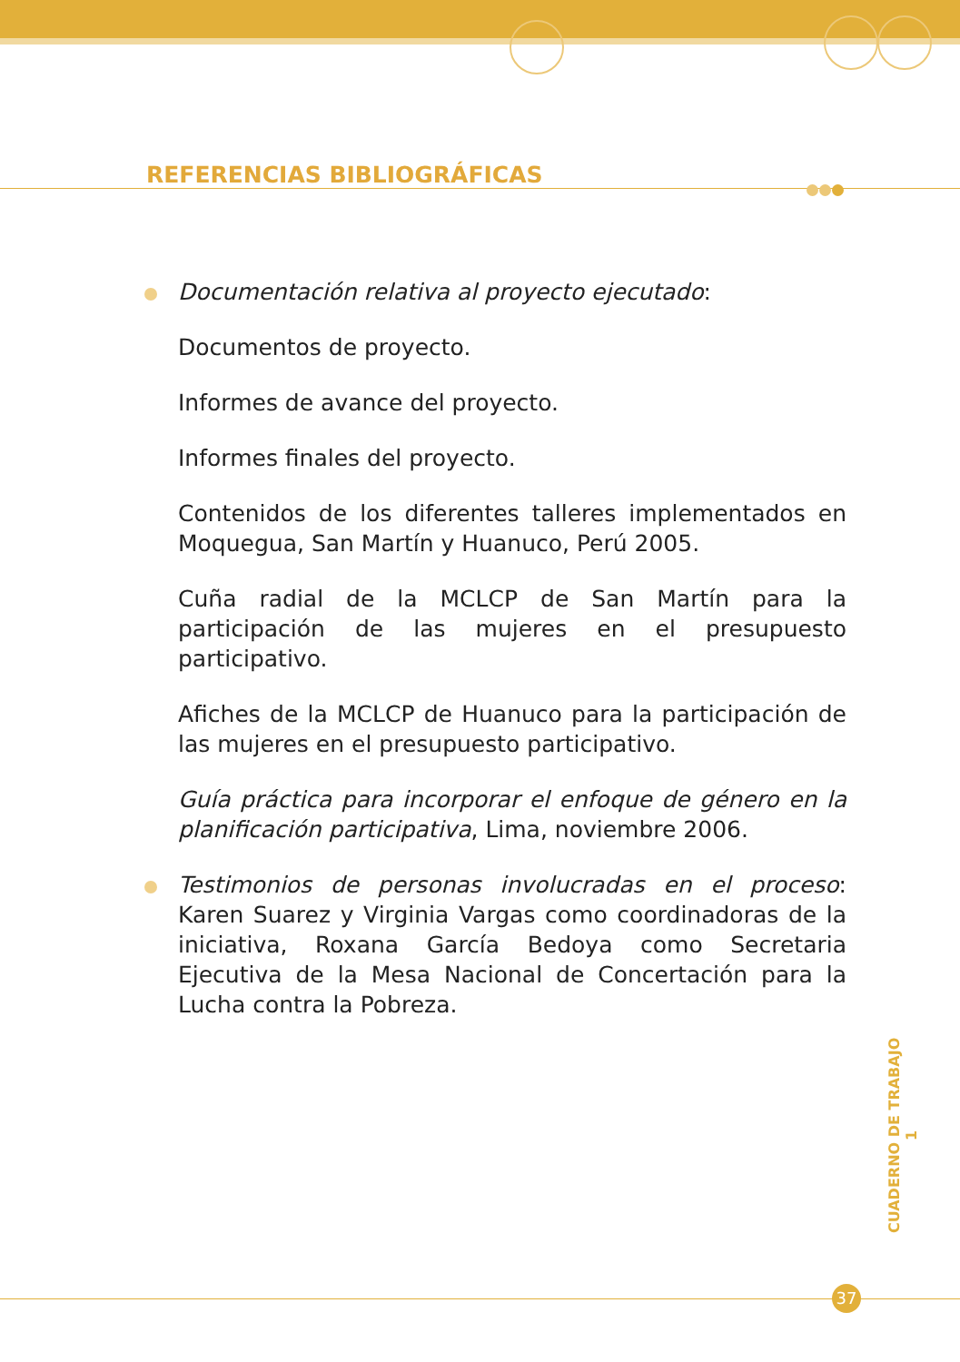REFERENCIAS BIBLIOGRÁFICAS
Documentación relativa al proyecto ejecutado:
Documentos de proyecto.
Informes de avance del proyecto.
Informes finales del proyecto.
Contenidos de los diferentes talleres implementados en Moquegua, San Martín y Huanuco, Perú 2005.
Cuña radial de la MCLCP de San Martín para la participación de las mujeres en el presupuesto participativo.
Afiches de la MCLCP de Huanuco para la participación de las mujeres en el presupuesto participativo.
Guía práctica para incorporar el enfoque de género en la planificación participativa, Lima, noviembre 2006.
Testimonios de personas involucradas en el proceso: Karen Suarez y Virginia Vargas como coordinadoras de la iniciativa, Roxana García Bedoya como Secretaria Ejecutiva de la Mesa Nacional de Concertación para la Lucha contra la Pobreza.
CUADERNO DE TRABAJO 1
37